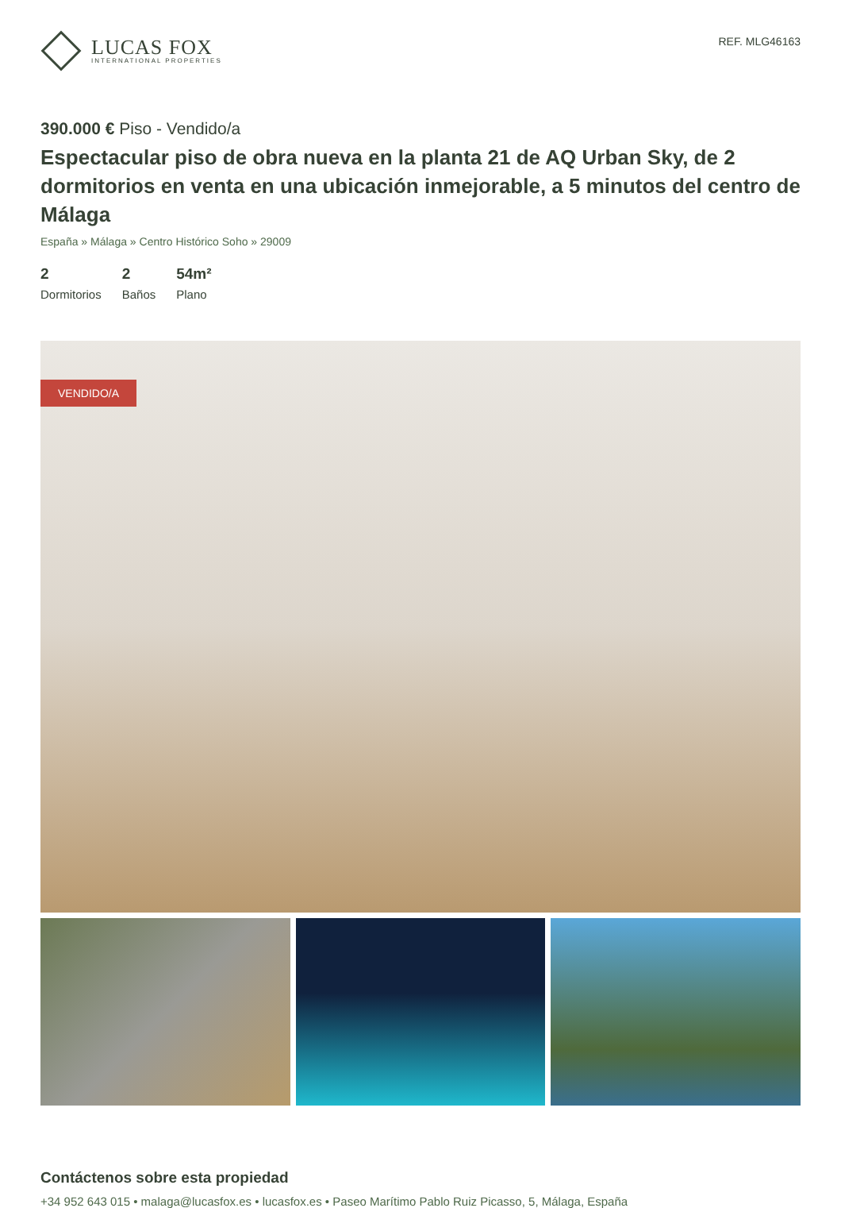LUCAS FOX
INTERNATIONAL PROPERTIES
REF. MLG46163
390.000 € Piso - Vendido/a
Espectacular piso de obra nueva en la planta 21 de AQ Urban Sky, de 2 dormitorios en venta en una ubicación inmejorable, a 5 minutos del centro de Málaga
España » Málaga » Centro Histórico Soho » 29009
2
Dormitorios
2
Baños
54m²
Plano
VENDIDO/A
Contáctenos sobre esta propiedad
+34 952 643 015 • malaga@lucasfox.es • lucasfox.es • Paseo Marítimo Pablo Ruiz Picasso, 5, Málaga, España